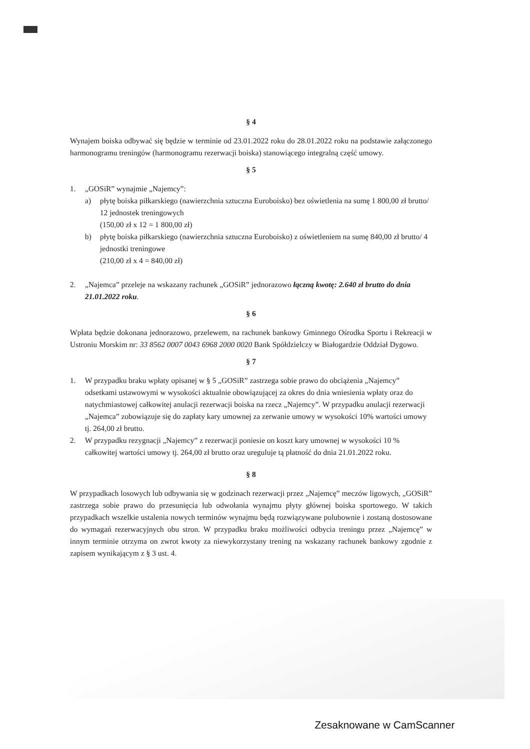§ 4
Wynajem boiska odbywać się będzie w terminie od 23.01.2022 roku do 28.01.2022 roku na podstawie załączonego harmonogramu treningów (harmonogramu rezerwacji boiska) stanowiącego integralną część umowy.
§ 5
1. „GOSiR” wynajmie „Najemcy”:
a) płytę boiska piłkarskiego (nawierzchnia sztuczna Euroboisko) bez oświetlenia na sumę 1 800,00 zł brutto/ 12 jednostek treningowych
(150,00 zł x 12 = 1 800,00 zł)
b) płytę boiska piłkarskiego (nawierzchnia sztuczna Euroboisko) z oświetleniem na sumę 840,00 zł brutto/ 4 jednostki treningowe
(210,00 zł x 4 = 840,00 zł)
2. „Najemca” przeleje na wskazany rachunek „GOSiR” jednorazowo łączną kwotę: 2.640 zł brutto do dnia 21.01.2022 roku.
§ 6
Wpłata będzie dokonana jednorazowo, przelewem, na rachunek bankowy Gminnego Ośrodka Sportu i Rekreacji w Ustroniu Morskim nr: 33 8562 0007 0043 6968 2000 0020 Bank Spółdzielczy w Białogardzie Oddział Dygowo.
§ 7
1. W przypadku braku wpłaty opisanej w § 5 „GOSiR” zastrzega sobie prawo do obciążenia „Najemcy” odsetkami ustawowymi w wysokości aktualnie obowiązującej za okres do dnia wniesienia wpłaty oraz do natychmiastowej całkowitej anulacji rezerwacji boiska na rzecz „Najemcy”. W przypadku anulacji rezerwacji „Najemca” zobowiązuje się do zapłaty kary umownej za zerwanie umowy w wysokości 10% wartości umowy tj. 264,00 zł brutto.
2. W przypadku rezygnacji „Najemcy” z rezerwacji poniesie on koszt kary umownej w wysokości 10 % całkowitej wartości umowy tj. 264,00 zł brutto oraz ureguluje tą płatność do dnia 21.01.2022 roku.
§ 8
W przypadkach losowych lub odbywania się w godzinach rezerwacji przez „Najemcę” meczów ligowych, „GOSiR” zastrzega sobie prawo do przesunięcia lub odwołania wynajmu płyty głównej boiska sportowego. W takich przypadkach wszelkie ustalenia nowych terminów wynajmu będą rozwiązywane polubownie i zostaną dostosowane do wymagań rezerwacyjnych obu stron. W przypadku braku możliwości odbycia treningu przez „Najemcę” w innym terminie otrzyma on zwrot kwoty za niewykorzystany trening na wskazany rachunek bankowy zgodnie z zapisem wynikającym z § 3 ust. 4.
Zesaknowane w CamScanner